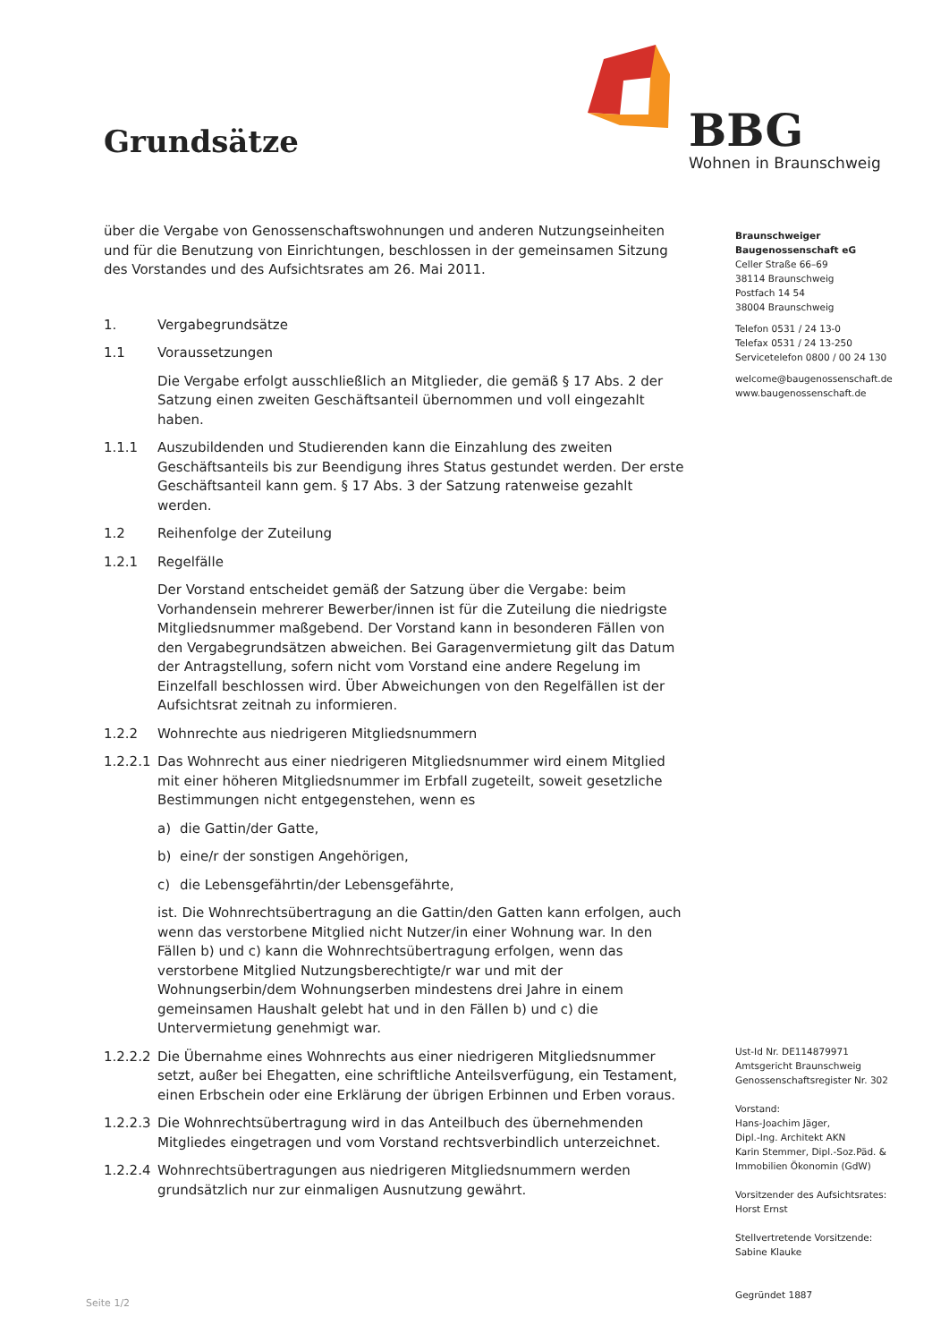BBG
Wohnen in Braunschweig
Grundsätze
über die Vergabe von Genossenschaftswohnungen und anderen Nutzungseinheiten und für die Benutzung von Einrichtungen, beschlossen in der gemeinsamen Sitzung des Vorstandes und des Aufsichtsrates am 26. Mai 2011.
1. Vergabegrundsätze
1.1 Voraussetzungen
Die Vergabe erfolgt ausschließlich an Mitglieder, die gemäß § 17 Abs. 2 der Satzung einen zweiten Geschäftsanteil übernommen und voll eingezahlt haben.
1.1.1 Auszubildenden und Studierenden kann die Einzahlung des zweiten Geschäftsanteils bis zur Beendigung ihres Status gestundet werden. Der erste Geschäftsanteil kann gem. § 17 Abs. 3 der Satzung ratenweise gezahlt werden.
1.2 Reihenfolge der Zuteilung
1.2.1 Regelfälle
Der Vorstand entscheidet gemäß der Satzung über die Vergabe: beim Vorhandensein mehrerer Bewerber/innen ist für die Zuteilung die niedrigste Mitgliedsnummer maßgebend. Der Vorstand kann in besonderen Fällen von den Vergabegrundsätzen abweichen. Bei Garagenvermietung gilt das Datum der Antragstellung, sofern nicht vom Vorstand eine andere Regelung im Einzelfall beschlossen wird. Über Abweichungen von den Regelfällen ist der Aufsichtsrat zeitnah zu informieren.
1.2.2 Wohnrechte aus niedrigeren Mitgliedsnummern
1.2.2.1
Das Wohnrecht aus einer niedrigeren Mitgliedsnummer wird einem Mitglied mit einer höheren Mitgliedsnummer im Erbfall zugeteilt, soweit gesetzliche Bestimmungen nicht entgegenstehen, wenn es
a) die Gattin/der Gatte,
b) eine/r der sonstigen Angehörigen,
c) die Lebensgefährtin/der Lebensgefährte,
ist. Die Wohnrechtsübertragung an die Gattin/den Gatten kann erfolgen, auch wenn das verstorbene Mitglied nicht Nutzer/in einer Wohnung war. In den Fällen b) und c) kann die Wohnrechtsübertragung erfolgen, wenn das verstorbene Mitglied Nutzungsberechtigte/r war und mit der Wohnungserbin/dem Wohnungserben mindestens drei Jahre in einem gemeinsamen Haushalt gelebt hat und in den Fällen b) und c) die Untervermietung genehmigt war.
1.2.2.2
Die Übernahme eines Wohnrechts aus einer niedrigeren Mitgliedsnummer setzt, außer bei Ehegatten, eine schriftliche Anteilsverfügung, ein Testament, einen Erbschein oder eine Erklärung der übrigen Erbinnen und Erben voraus.
1.2.2.3
Die Wohnrechtsübertragung wird in das Anteilbuch des übernehmenden Mitgliedes eingetragen und vom Vorstand rechtsverbindlich unterzeichnet.
1.2.2.4
Wohnrechtsübertragungen aus niedrigeren Mitgliedsnummern werden grundsätzlich nur zur einmaligen Ausnutzung gewährt.
Braunschweiger
Baugenossenschaft eG
Celler Straße 66–69
38114 Braunschweig
Postfach 14 54
38004 Braunschweig
Telefon 0531 / 24 13-0
Telefax 0531 / 24 13-250
Servicetelefon 0800 / 00 24 130
welcome@baugenossenschaft.de
www.baugenossenschaft.de
Ust-Id Nr. DE114879971
Amtsgericht Braunschweig
Genossenschaftsregister Nr. 302
Vorstand:
Hans-Joachim Jäger,
Dipl.-Ing. Architekt AKN
Karin Stemmer, Dipl.-Soz.Päd. &
Immobilien Ökonomin (GdW)
Vorsitzender des Aufsichtsrates:
Horst Ernst
Stellvertretende Vorsitzende:
Sabine Klauke
Gegründet 1887
Seite 1/2